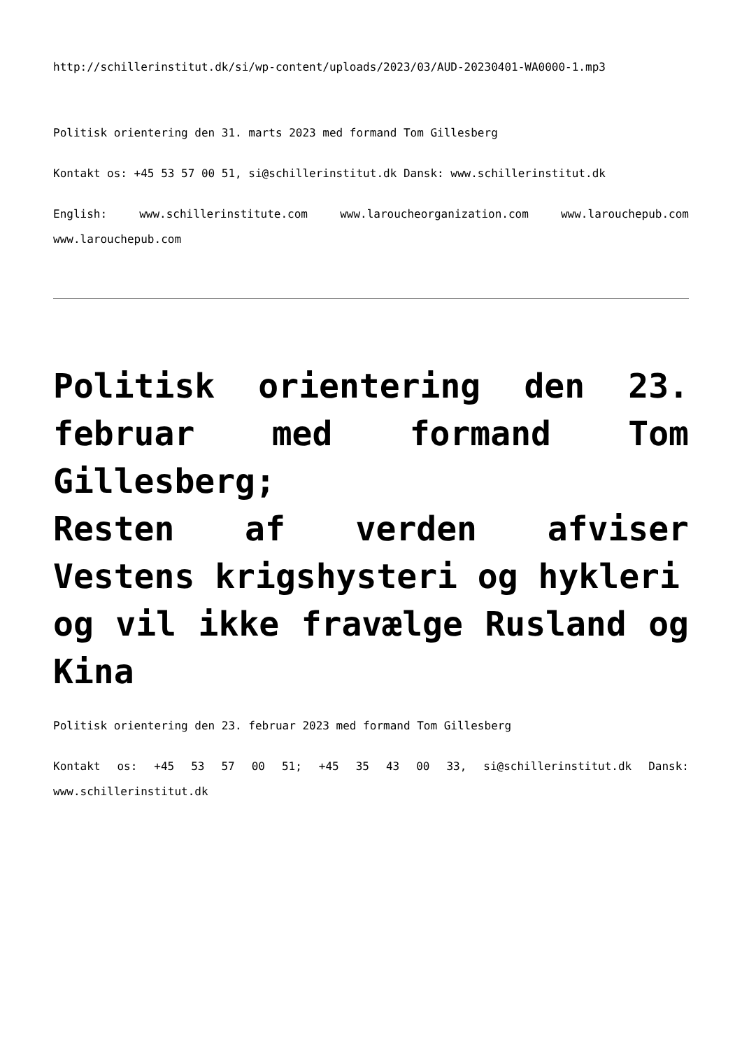http://schillerinstitut.dk/si/wp-content/uploads/2023/03/AUD-20230401-WA0000-1.mp3
Politisk orientering den 31. marts 2023 med formand Tom Gillesberg
Kontakt os: +45 53 57 00 51, si@schillerinstitut.dk Dansk: www.schillerinstitut.dk
English: www.schillerinstitute.com www.laroucheorganization.com www.larouchepub.com www.larouchepub.com
Politisk orientering den 23. februar med formand Tom Gillesberg;
Resten af verden afviser Vestens krigshysteri og hykleri
og vil ikke fravælge Rusland og Kina
Politisk orientering den 23. februar 2023 med formand Tom Gillesberg
Kontakt os: +45 53 57 00 51; +45 35 43 00 33, si@schillerinstitut.dk Dansk: www.schillerinstitut.dk